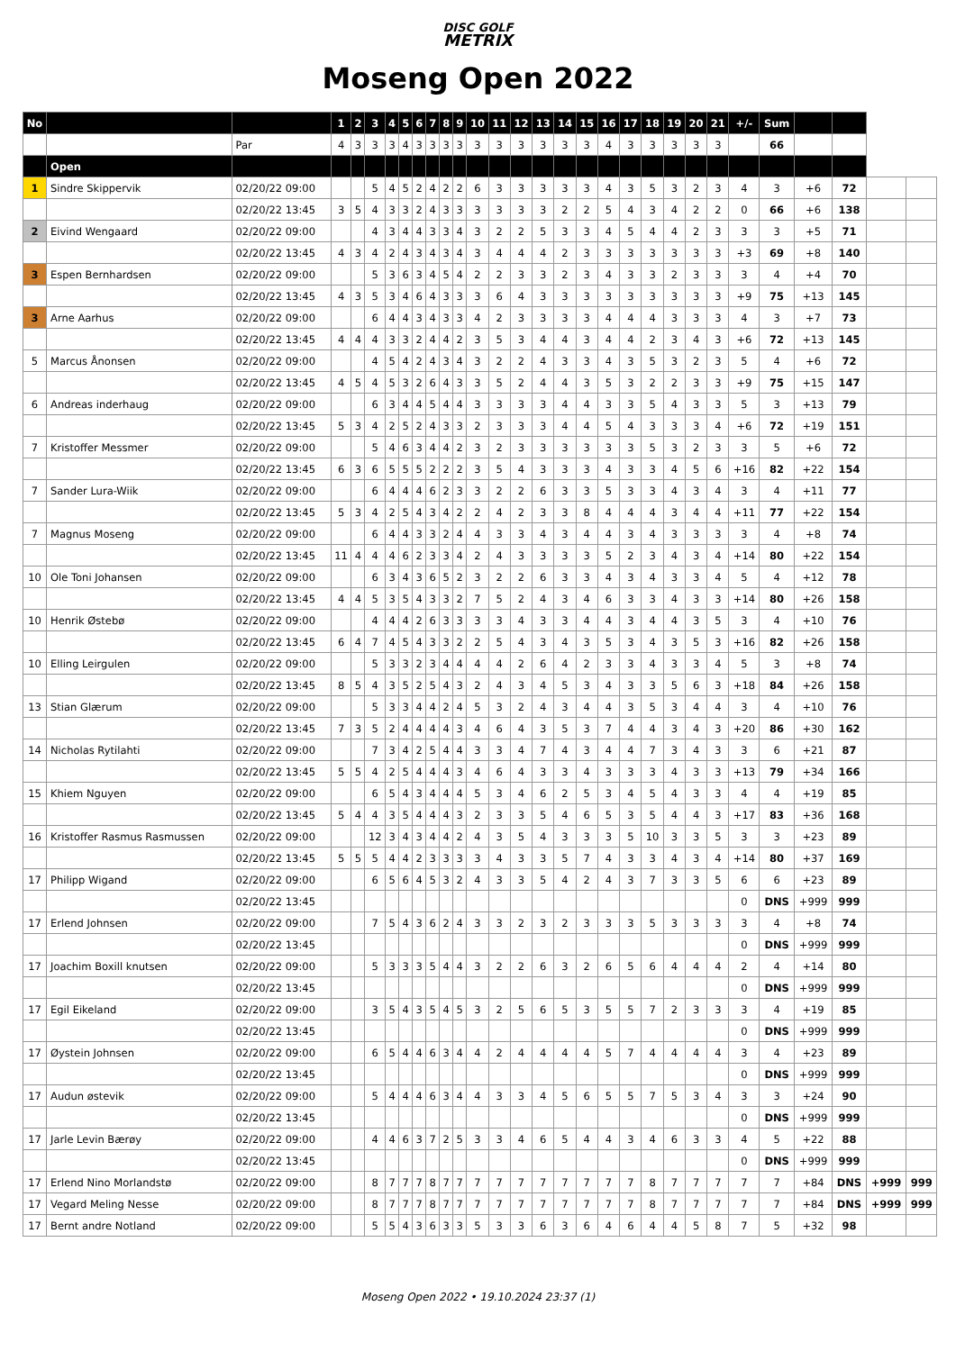DISC GOLF
METRIX
Moseng Open 2022
| No | | | 1 | 2 | 3 | 4 | 5 | 6 | 7 | 8 | 9 | 10 | 11 | 12 | 13 | 14 | 15 | 16 | 17 | 18 | 19 | 20 | 21 | +/- | Sum | | | | |
| --- | --- | --- | --- | --- | --- | --- | --- | --- | --- | --- | --- | --- | --- | --- | --- | --- | --- | --- | --- | --- | --- | --- | --- | --- | --- | --- | --- | --- | --- |
| | | Par | 4 | 3 | 3 | 3 | 4 | 3 | 3 | 3 | 3 | 3 | 3 | 3 | 3 | 3 | 3 | 4 | 3 | 3 | 3 | 3 | 3 | | 66 | | | | |
| | Open | | | | | | | | | | | | | | | | | | | | | | | | | | | | |
| 1 | Sindre Skippervik | 02/20/22 09:00 | | | 5 | 4 | 5 | 2 | 4 | 2 | 2 | 6 | 3 | 3 | 3 | 3 | 3 | 4 | 3 | 5 | 3 | 2 | 3 | 4 | 3 | +6 | 72 | | |
| | | 02/20/22 13:45 | 3 | 5 | 4 | 3 | 3 | 2 | 4 | 3 | 3 | 3 | 3 | 3 | 3 | 2 | 2 | 5 | 4 | 3 | 4 | 2 | 2 | 0 | 66 | +6 | 138 | | |
| 2 | Eivind Wengaard | 02/20/22 09:00 | | | 4 | 3 | 4 | 4 | 3 | 3 | 4 | 3 | 2 | 2 | 5 | 3 | 3 | 4 | 5 | 4 | 4 | 2 | 3 | 3 | 3 | +5 | 71 | | |
| | | 02/20/22 13:45 | 4 | 3 | 4 | 2 | 4 | 3 | 4 | 3 | 4 | 3 | 4 | 4 | 4 | 2 | 3 | 3 | 3 | 3 | 3 | 3 | 3 | +3 | 69 | +8 | 140 | | |
| 3 | Espen Bernhardsen | 02/20/22 09:00 | | | 5 | 3 | 6 | 3 | 4 | 5 | 4 | 2 | 2 | 3 | 3 | 2 | 3 | 4 | 3 | 3 | 2 | 3 | 3 | 3 | 4 | +4 | 70 | | |
| | | 02/20/22 13:45 | 4 | 3 | 5 | 3 | 4 | 6 | 4 | 3 | 3 | 3 | 6 | 4 | 3 | 3 | 3 | 3 | 3 | 3 | 3 | 3 | 3 | +9 | 75 | +13 | 145 | | |
| 3 | Arne Aarhus | 02/20/22 09:00 | | | 6 | 4 | 4 | 3 | 4 | 3 | 3 | 4 | 2 | 3 | 3 | 3 | 3 | 4 | 4 | 4 | 3 | 3 | 3 | 4 | 3 | +7 | 73 | | |
| | | 02/20/22 13:45 | 4 | 4 | 4 | 3 | 3 | 2 | 4 | 4 | 2 | 3 | 5 | 3 | 4 | 4 | 3 | 4 | 4 | 2 | 3 | 4 | 3 | +6 | 72 | +13 | 145 | | |
| 5 | Marcus Ånonsen | 02/20/22 09:00 | | | 4 | 5 | 4 | 2 | 4 | 3 | 4 | 3 | 2 | 2 | 4 | 3 | 3 | 4 | 3 | 5 | 3 | 2 | 3 | 5 | 4 | +6 | 72 | | |
| | | 02/20/22 13:45 | 4 | 5 | 4 | 5 | 3 | 2 | 6 | 4 | 3 | 3 | 5 | 2 | 4 | 4 | 3 | 5 | 3 | 2 | 2 | 3 | 3 | +9 | 75 | +15 | 147 | | |
| 6 | Andreas inderhaug | 02/20/22 09:00 | | | 6 | 3 | 4 | 4 | 5 | 4 | 4 | 3 | 3 | 3 | 3 | 4 | 4 | 3 | 3 | 5 | 4 | 3 | 3 | 5 | 3 | +13 | 79 | | |
| | | 02/20/22 13:45 | 5 | 3 | 4 | 2 | 5 | 2 | 4 | 3 | 3 | 2 | 3 | 3 | 3 | 4 | 4 | 5 | 4 | 3 | 3 | 3 | 4 | +6 | 72 | +19 | 151 | | |
| 7 | Kristoffer Messmer | 02/20/22 09:00 | | | 5 | 4 | 6 | 3 | 4 | 4 | 2 | 3 | 2 | 3 | 3 | 3 | 3 | 3 | 3 | 5 | 3 | 2 | 3 | 3 | 5 | +6 | 72 | | |
| | | 02/20/22 13:45 | 6 | 3 | 6 | 5 | 5 | 5 | 2 | 2 | 2 | 3 | 5 | 4 | 3 | 3 | 3 | 4 | 3 | 3 | 4 | 5 | 6 | +16 | 82 | +22 | 154 | | |
| 7 | Sander Lura-Wiik | 02/20/22 09:00 | | | 6 | 4 | 4 | 4 | 6 | 2 | 3 | 3 | 2 | 2 | 6 | 3 | 3 | 5 | 3 | 3 | 4 | 3 | 4 | 3 | 4 | +11 | 77 | | |
| | | 02/20/22 13:45 | 5 | 3 | 4 | 2 | 5 | 4 | 3 | 4 | 2 | 2 | 4 | 2 | 3 | 3 | 8 | 4 | 4 | 4 | 3 | 4 | 4 | +11 | 77 | +22 | 154 | | |
| 7 | Magnus Moseng | 02/20/22 09:00 | | | 6 | 4 | 4 | 3 | 3 | 2 | 4 | 4 | 3 | 3 | 4 | 3 | 4 | 4 | 3 | 4 | 3 | 3 | 3 | 3 | 4 | +8 | 74 | | |
| | | 02/20/22 13:45 | 11 | 4 | 4 | 4 | 6 | 2 | 3 | 3 | 4 | 2 | 4 | 3 | 3 | 3 | 3 | 5 | 2 | 3 | 4 | 3 | 4 | +14 | 80 | +22 | 154 | | |
| 10 | Ole Toni Johansen | 02/20/22 09:00 | | | 6 | 3 | 4 | 3 | 6 | 5 | 2 | 3 | 2 | 2 | 6 | 3 | 3 | 4 | 3 | 4 | 3 | 3 | 4 | 5 | 4 | +12 | 78 | | |
| | | 02/20/22 13:45 | 4 | 4 | 5 | 3 | 5 | 4 | 3 | 3 | 2 | 7 | 5 | 2 | 4 | 3 | 4 | 6 | 3 | 3 | 4 | 3 | 3 | +14 | 80 | +26 | 158 | | |
| 10 | Henrik Østebø | 02/20/22 09:00 | | | 4 | 4 | 4 | 2 | 6 | 3 | 3 | 3 | 3 | 4 | 3 | 3 | 4 | 4 | 3 | 4 | 4 | 3 | 5 | 3 | 4 | +10 | 76 | | |
| | | 02/20/22 13:45 | 6 | 4 | 7 | 4 | 5 | 4 | 3 | 3 | 2 | 2 | 5 | 4 | 3 | 4 | 3 | 5 | 3 | 4 | 3 | 5 | 3 | +16 | 82 | +26 | 158 | | |
| 10 | Elling Leirgulen | 02/20/22 09:00 | | | 5 | 3 | 3 | 2 | 3 | 4 | 4 | 4 | 4 | 2 | 6 | 4 | 2 | 3 | 3 | 4 | 3 | 3 | 4 | 5 | 3 | +8 | 74 | | |
| | | 02/20/22 13:45 | 8 | 5 | 4 | 3 | 5 | 2 | 5 | 4 | 3 | 2 | 4 | 3 | 4 | 5 | 3 | 4 | 3 | 3 | 5 | 6 | 3 | +18 | 84 | +26 | 158 | | |
| 13 | Stian Glærum | 02/20/22 09:00 | | | 5 | 3 | 3 | 4 | 4 | 2 | 4 | 5 | 3 | 2 | 4 | 3 | 4 | 4 | 3 | 5 | 3 | 4 | 4 | 3 | 4 | +10 | 76 | | |
| | | 02/20/22 13:45 | 7 | 3 | 5 | 2 | 4 | 4 | 4 | 4 | 3 | 4 | 6 | 4 | 3 | 5 | 3 | 7 | 4 | 4 | 3 | 4 | 3 | +20 | 86 | +30 | 162 | | |
| 14 | Nicholas Rytilahti | 02/20/22 09:00 | | | 7 | 3 | 4 | 2 | 5 | 4 | 4 | 3 | 3 | 4 | 7 | 4 | 3 | 4 | 4 | 7 | 3 | 4 | 3 | 3 | 6 | +21 | 87 | | |
| | | 02/20/22 13:45 | 5 | 5 | 4 | 2 | 5 | 4 | 4 | 4 | 3 | 4 | 6 | 4 | 3 | 3 | 4 | 3 | 3 | 3 | 4 | 3 | 3 | +13 | 79 | +34 | 166 | | |
| 15 | Khiem Nguyen | 02/20/22 09:00 | | | 6 | 5 | 4 | 3 | 4 | 4 | 4 | 5 | 3 | 4 | 6 | 2 | 5 | 3 | 4 | 5 | 4 | 3 | 3 | 4 | 4 | +19 | 85 | | |
| | | 02/20/22 13:45 | 5 | 4 | 4 | 3 | 5 | 4 | 4 | 4 | 3 | 2 | 3 | 3 | 5 | 4 | 6 | 5 | 3 | 5 | 4 | 4 | 3 | +17 | 83 | +36 | 168 | | |
| 16 | Kristoffer Rasmus Rasmussen | 02/20/22 09:00 | | | 12 | 3 | 4 | 3 | 4 | 4 | 2 | 4 | 3 | 5 | 4 | 3 | 3 | 3 | 5 | 10 | 3 | 3 | 5 | 3 | 3 | +23 | 89 | | |
| | | 02/20/22 13:45 | 5 | 5 | 5 | 4 | 4 | 2 | 3 | 3 | 3 | 3 | 4 | 3 | 3 | 5 | 7 | 4 | 3 | 3 | 4 | 3 | 4 | +14 | 80 | +37 | 169 | | |
| 17 | Philipp Wigand | 02/20/22 09:00 | | | 6 | 5 | 6 | 4 | 5 | 3 | 2 | 4 | 3 | 3 | 5 | 4 | 2 | 4 | 3 | 7 | 3 | 3 | 5 | 6 | 6 | +23 | 89 | | |
| | | 02/20/22 13:45 | | | | | | | | | | | | | | | | | | | | | | 0 | DNS | +999 | 999 | | |
| 17 | Erlend Johnsen | 02/20/22 09:00 | | | 7 | 5 | 4 | 3 | 6 | 2 | 4 | 3 | 3 | 2 | 3 | 2 | 3 | 3 | 3 | 5 | 3 | 3 | 3 | 3 | 4 | +8 | 74 | | |
| | | 02/20/22 13:45 | | | | | | | | | | | | | | | | | | | | | | 0 | DNS | +999 | 999 | | |
| 17 | Joachim Boxill knutsen | 02/20/22 09:00 | | | 5 | 3 | 3 | 3 | 5 | 4 | 4 | 3 | 2 | 2 | 6 | 3 | 2 | 6 | 5 | 6 | 4 | 4 | 4 | 2 | 4 | +14 | 80 | | |
| | | 02/20/22 13:45 | | | | | | | | | | | | | | | | | | | | | | 0 | DNS | +999 | 999 | | |
| 17 | Egil Eikeland | 02/20/22 09:00 | | | 3 | 5 | 4 | 3 | 5 | 4 | 5 | 3 | 2 | 5 | 6 | 5 | 3 | 5 | 5 | 7 | 2 | 3 | 3 | 3 | 4 | +19 | 85 | | |
| | | 02/20/22 13:45 | | | | | | | | | | | | | | | | | | | | | | 0 | DNS | +999 | 999 | | |
| 17 | Øystein Johnsen | 02/20/22 09:00 | | | 6 | 5 | 4 | 4 | 6 | 3 | 4 | 4 | 2 | 4 | 4 | 4 | 4 | 5 | 7 | 4 | 4 | 4 | 4 | 3 | 4 | +23 | 89 | | |
| | | 02/20/22 13:45 | | | | | | | | | | | | | | | | | | | | | | 0 | DNS | +999 | 999 | | |
| 17 | Audun østevik | 02/20/22 09:00 | | | 5 | 4 | 4 | 4 | 6 | 3 | 4 | 4 | 3 | 3 | 4 | 5 | 6 | 5 | 5 | 7 | 5 | 3 | 4 | 3 | 3 | +24 | 90 | | |
| | | 02/20/22 13:45 | | | | | | | | | | | | | | | | | | | | | | 0 | DNS | +999 | 999 | | |
| 17 | Jarle Levin Bærøy | 02/20/22 09:00 | | | 4 | 4 | 6 | 3 | 7 | 2 | 5 | 3 | 3 | 4 | 6 | 5 | 4 | 4 | 3 | 4 | 6 | 3 | 3 | 4 | 5 | +22 | 88 | | |
| | | 02/20/22 13:45 | | | | | | | | | | | | | | | | | | | | | | 0 | DNS | +999 | 999 | | |
| 17 | Erlend Nino Morlandstø | 02/20/22 09:00 | | | 8 | 7 | 7 | 7 | 8 | 7 | 7 | 7 | 7 | 7 | 7 | 7 | 7 | 7 | 7 | 8 | 7 | 7 | 7 | 7 | 7 | +84 | DNS | +999 | 999 |
| 17 | Vegard Meling Nesse | 02/20/22 09:00 | | | 8 | 7 | 7 | 7 | 8 | 7 | 7 | 7 | 7 | 7 | 7 | 7 | 7 | 7 | 7 | 8 | 7 | 7 | 7 | 7 | 7 | +84 | DNS | +999 | 999 |
| 17 | Bernt andre Notland | 02/20/22 09:00 | | | 5 | 5 | 4 | 3 | 6 | 3 | 3 | 5 | 3 | 3 | 6 | 3 | 6 | 4 | 6 | 4 | 4 | 5 | 8 | 7 | 5 | +32 | 98 | | |
Moseng Open 2022 • 19.10.2024 23:37 (1)